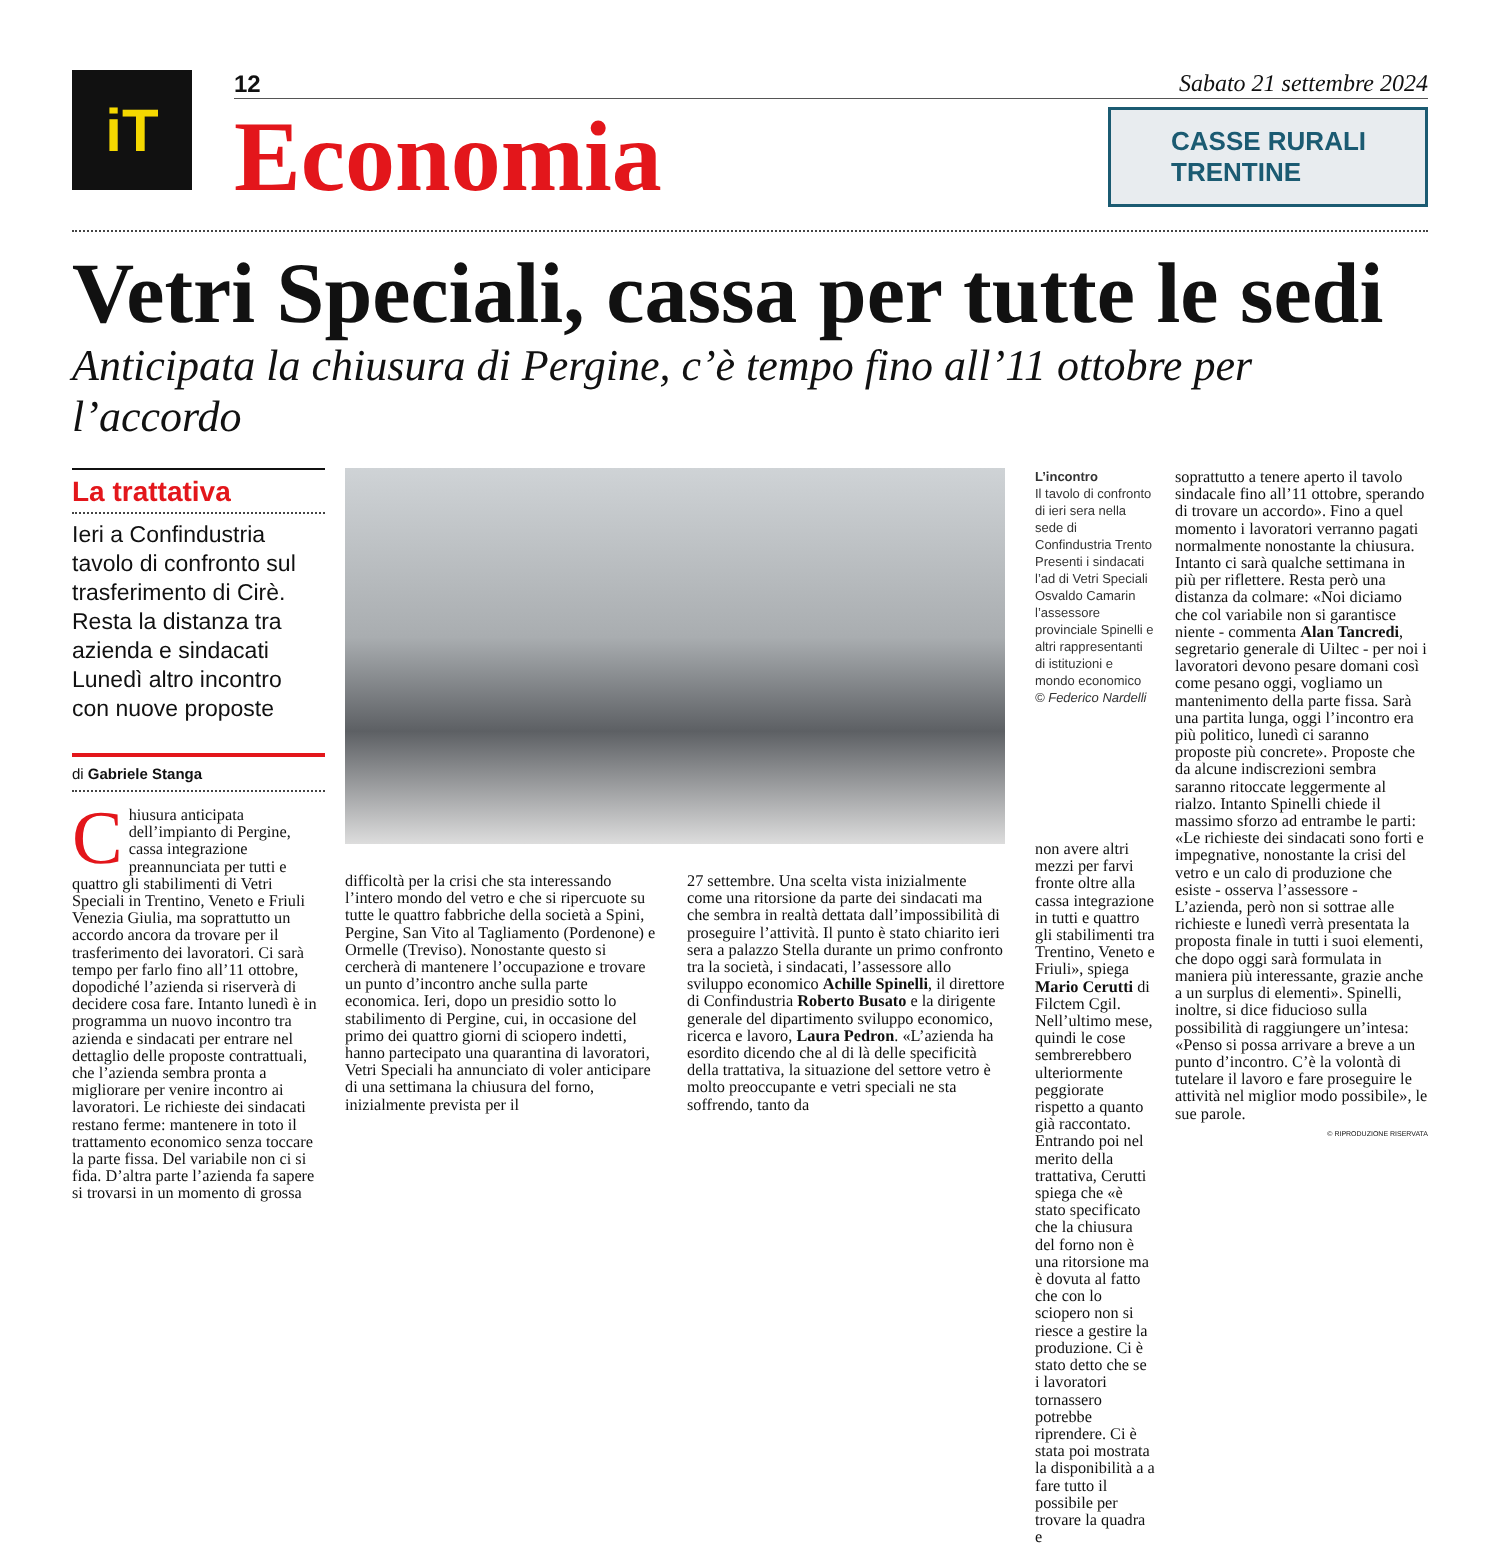iT
12 Sabato 21 settembre 2024
Economia
CASSE RURALI TRENTINE
Vetri Speciali, cassa per tutte le sedi
Anticipata la chiusura di Pergine, c’è tempo fino all’11 ottobre per l’accordo
La trattativa
Ieri a Confindustria tavolo di confronto sul trasferimento di Cirè. Resta la distanza tra azienda e sindacati Lunedì altro incontro con nuove proposte
di Gabriele Stanga
Chiusura anticipata dell’impianto di Pergine, cassa integrazione preannunciata per tutti e quattro gli stabilimenti di Vetri Speciali in Trentino, Veneto e Friuli Venezia Giulia, ma soprattutto un accordo ancora da trovare per il trasferimento dei lavoratori. Ci sarà tempo per farlo fino all’11 ottobre, dopodiché l’azienda si riserverà di decidere cosa fare. Intanto lunedì è in programma un nuovo incontro tra azienda e sindacati per entrare nel dettaglio delle proposte contrattuali, che l’azienda sembra pronta a migliorare per venire incontro ai lavoratori. Le richieste dei sindacati restano ferme: mantenere in toto il trattamento economico senza toccare la parte fissa. Del variabile non ci si fida. D’altra parte l’azienda fa sapere si trovarsi in un momento di grossa
difficoltà per la crisi che sta interessando l’intero mondo del vetro e che si ripercuote su tutte le quattro fabbriche della società a Spini, Pergine, San Vito al Tagliamento (Pordenone) e Ormelle (Treviso). Nonostante questo si cercherà di mantenere l’occupazione e trovare un punto d’incontro anche sulla parte economica. Ieri, dopo un presidio sotto lo stabilimento di Pergine, cui, in occasione del primo dei quattro giorni di sciopero indetti, hanno partecipato una quarantina di lavoratori, Vetri Speciali ha annunciato di voler anticipare di una settimana la chiusura del forno, inizialmente prevista per il
27 settembre. Una scelta vista inizialmente come una ritorsione da parte dei sindacati ma che sembra in realtà dettata dall’impossibilità di proseguire l’attività. Il punto è stato chiarito ieri sera a palazzo Stella durante un primo confronto tra la società, i sindacati, l’assessore allo sviluppo economico Achille Spinelli, il direttore di Confindustria Roberto Busato e la dirigente generale del dipartimento sviluppo economico, ricerca e lavoro, Laura Pedron. «L’azienda ha esordito dicendo che al di là delle specificità della trattativa, la situazione del settore vetro è molto preoccupante e vetri speciali ne sta soffrendo, tanto da
L’incontro
Il tavolo di confronto di ieri sera nella sede di Confindustria Trento Presenti i sindacati l’ad di Vetri Speciali Osvaldo Camarin l’assessore provinciale Spinelli e altri rappresentanti di istituzioni e mondo economico
© Federico Nardelli
non avere altri mezzi per farvi fronte oltre alla cassa integrazione in tutti e quattro gli stabilimenti tra Trentino, Veneto e Friuli», spiega Mario Cerutti di Filctem Cgil. Nell’ultimo mese, quindi le cose sembrerebbero ulteriormente peggiorate rispetto a quanto già raccontato. Entrando poi nel merito della trattativa, Cerutti spiega che «è stato specificato che la chiusura del forno non è una ritorsione ma è dovuta al fatto che con lo sciopero non si riesce a gestire la produzione. Ci è stato detto che se i lavoratori tornassero potrebbe riprendere. Ci è stata poi mostrata la disponibilità a a fare tutto il possibile per trovare la quadra e
soprattutto a tenere aperto il tavolo sindacale fino all’11 ottobre, sperando di trovare un accordo». Fino a quel momento i lavoratori verranno pagati normalmente nonostante la chiusura. Intanto ci sarà qualche settimana in più per riflettere. Resta però una distanza da colmare: «Noi diciamo che col variabile non si garantisce niente - commenta Alan Tancredi, segretario generale di Uiltec - per noi i lavoratori devono pesare domani così come pesano oggi, vogliamo un mantenimento della parte fissa. Sarà una partita lunga, oggi l’incontro era più politico, lunedì ci saranno proposte più concrete». Proposte che da alcune indiscrezioni sembra saranno ritoccate leggermente al rialzo. Intanto Spinelli chiede il massimo sforzo ad entrambe le parti: «Le richieste dei sindacati sono forti e impegnative, nonostante la crisi del vetro e un calo di produzione che esiste - osserva l’assessore - L’azienda, però non si sottrae alle richieste e lunedì verrà presentata la proposta finale in tutti i suoi elementi, che dopo oggi sarà formulata in maniera più interessante, grazie anche a un surplus di elementi». Spinelli, inoltre, si dice fiducioso sulla possibilità di raggiungere un’intesa: «Penso si possa arrivare a breve a un punto d’incontro. C’è la volontà di tutelare il lavoro e fare proseguire le attività nel miglior modo possibile», le sue parole.
© RIPRODUZIONE RISERVATA